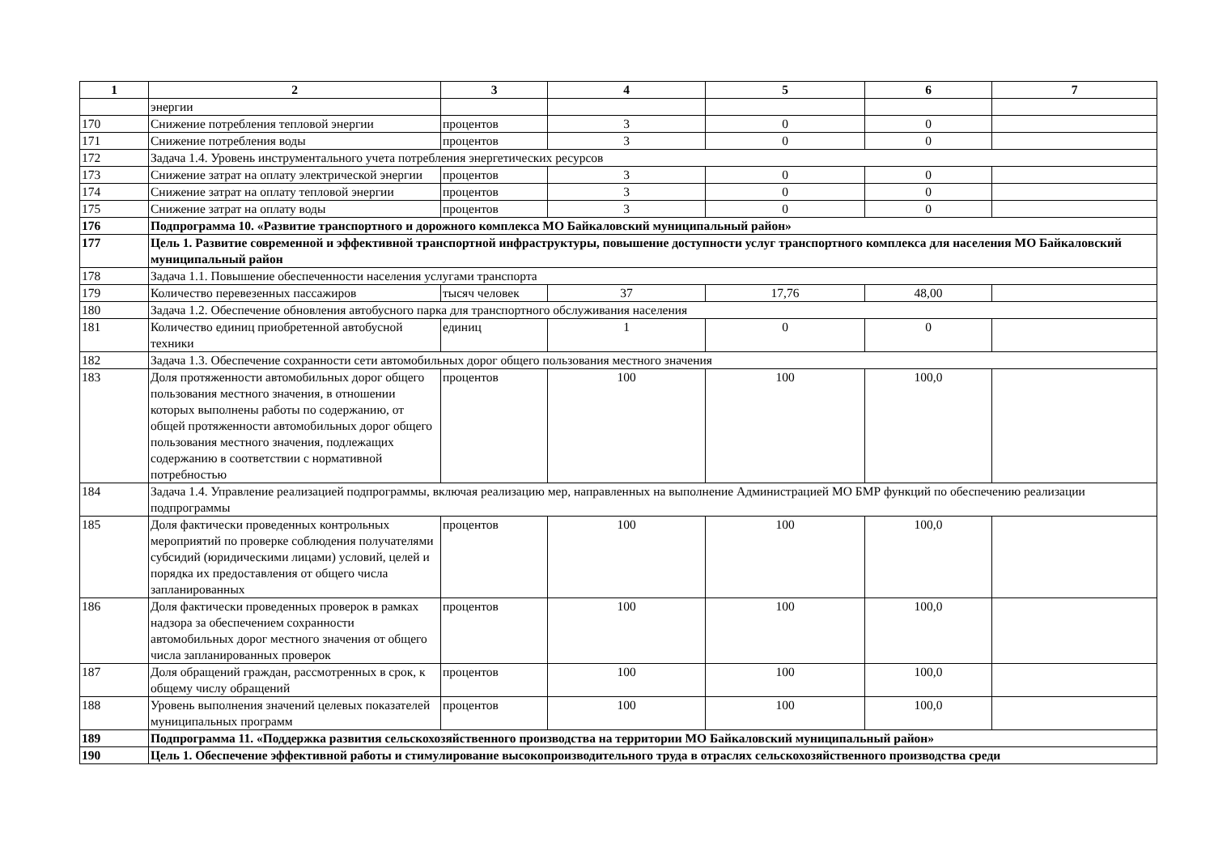| 1 | 2 | 3 | 4 | 5 | 6 | 7 |
| --- | --- | --- | --- | --- | --- | --- |
| | энергии | | | | | |
| 170 | Снижение потребления тепловой энергии | процентов | 3 | 0 | 0 | |
| 171 | Снижение потребления воды | процентов | 3 | 0 | 0 | |
| 172 | Задача 1.4. Уровень инструментального учета потребления энергетических ресурсов | | | | | |
| 173 | Снижение затрат на оплату электрической энергии | процентов | 3 | 0 | 0 | |
| 174 | Снижение затрат на оплату тепловой энергии | процентов | 3 | 0 | 0 | |
| 175 | Снижение затрат на оплату воды | процентов | 3 | 0 | 0 | |
| 176 | Подпрограмма 10. «Развитие транспортного и дорожного комплекса МО Байкаловский муниципальный район» | | | | | |
| 177 | Цель 1. Развитие современной и эффективной транспортной инфраструктуры, повышение доступности услуг транспортного комплекса для населения МО Байкаловский муниципальный район | | | | | |
| 178 | Задача 1.1. Повышение обеспеченности населения услугами транспорта | | | | | |
| 179 | Количество перевезенных пассажиров | тысяч человек | 37 | 17,76 | 48,00 | |
| 180 | Задача 1.2. Обеспечение обновления автобусного парка для транспортного обслуживания населения | | | | | |
| 181 | Количество единиц приобретенной автобусной техники | единиц | 1 | 0 | 0 | |
| 182 | Задача 1.3. Обеспечение сохранности сети автомобильных дорог общего пользования местного значения | | | | | |
| 183 | Доля протяженности автомобильных дорог общего пользования местного значения, в отношении которых выполнены работы по содержанию, от общей протяженности автомобильных дорог общего пользования местного значения, подлежащих содержанию в соответствии с нормативной потребностью | процентов | 100 | 100 | 100,0 | |
| 184 | Задача 1.4. Управление реализацией подпрограммы, включая реализацию мер, направленных на выполнение Администрацией МО БМР функций по обеспечению реализации подпрограммы | | | | | |
| 185 | Доля фактически проведенных контрольных мероприятий по проверке соблюдения получателями субсидий (юридическими лицами) условий, целей и порядка их предоставления от общего числа запланированных | процентов | 100 | 100 | 100,0 | |
| 186 | Доля фактически проведенных проверок в рамках надзора за обеспечением сохранности автомобильных дорог местного значения от общего числа запланированных проверок | процентов | 100 | 100 | 100,0 | |
| 187 | Доля обращений граждан, рассмотренных в срок, к общему числу обращений | процентов | 100 | 100 | 100,0 | |
| 188 | Уровень выполнения значений целевых показателей муниципальных программ | процентов | 100 | 100 | 100,0 | |
| 189 | Подпрограмма 11. «Поддержка развития сельскохозяйственного производства на территории МО Байкаловский муниципальный район» | | | | | |
| 190 | Цель 1. Обеспечение эффективной работы и стимулирование высокопроизводительного труда в отраслях сельскохозяйственного производства среди | | | | | |